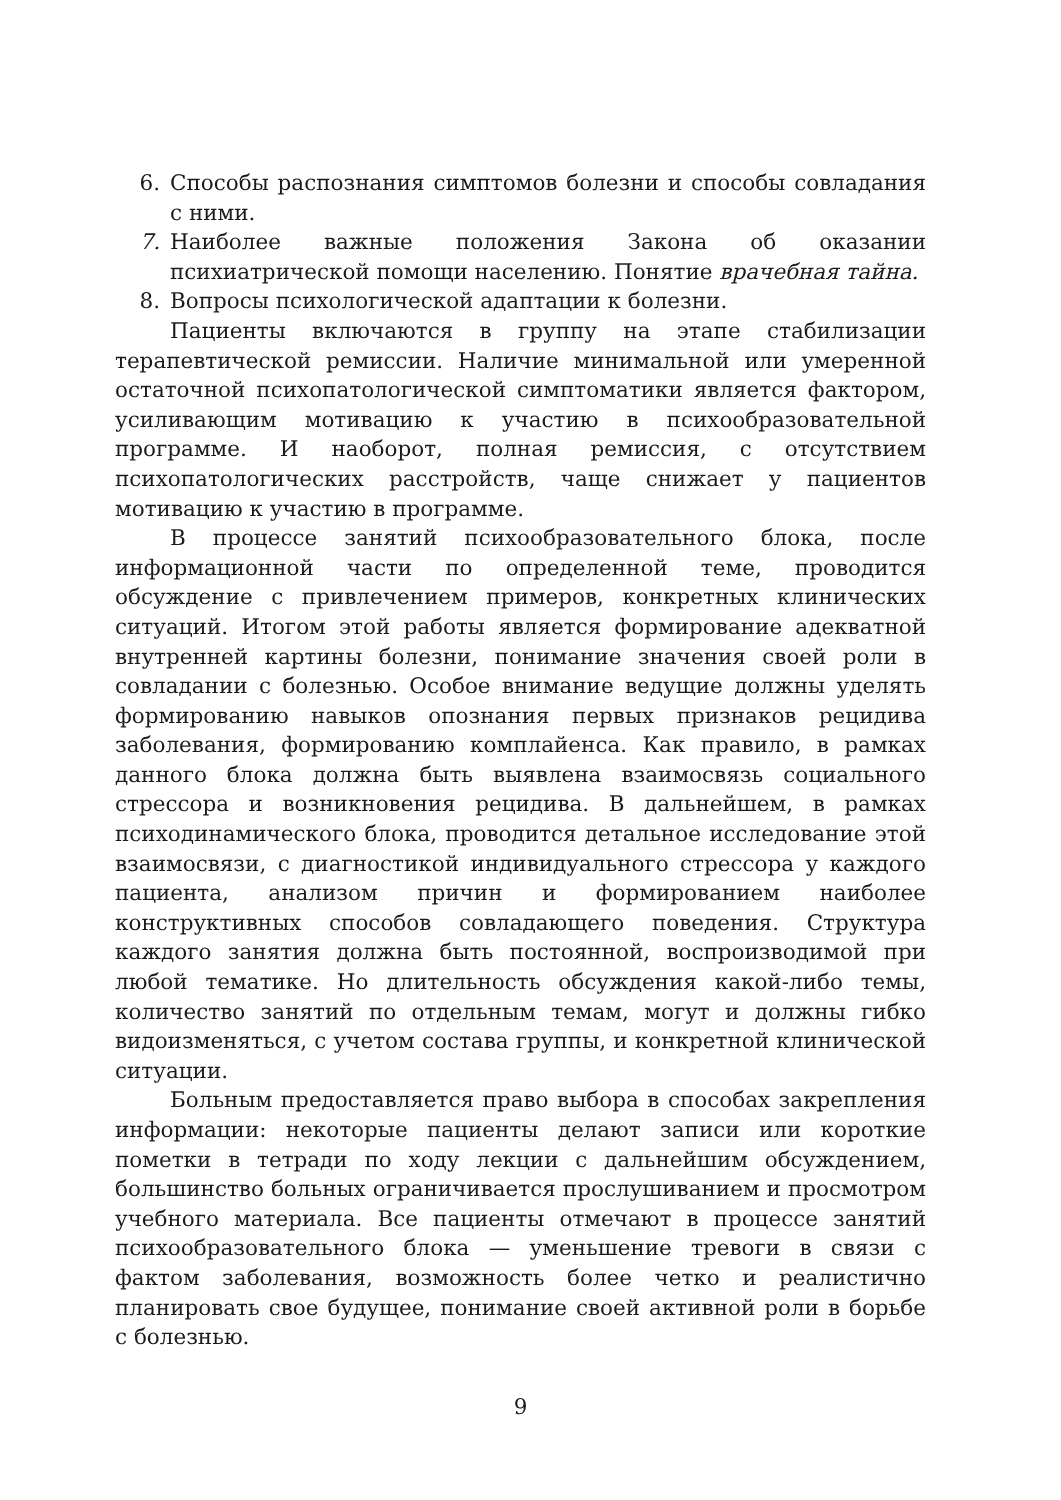6. Способы распознания симптомов болезни и способы совладания с ними.
7. Наиболее важные положения Закона об оказании психиатрической помощи населению. Понятие врачебная тайна.
8. Вопросы психологической адаптации к болезни.
Пациенты включаются в группу на этапе стабилизации терапевтической ремиссии. Наличие минимальной или умеренной остаточной психопатологической симптоматики является фактором, усиливающим мотивацию к участию в психообразовательной программе. И наоборот, полная ремиссия, с отсутствием психопатологических расстройств, чаще снижает у пациентов мотивацию к участию в программе.
В процессе занятий психообразовательного блока, после информационной части по определенной теме, проводится обсуждение с привлечением примеров, конкретных клинических ситуаций. Итогом этой работы является формирование адекватной внутренней картины болезни, понимание значения своей роли в совладании с болезнью. Особое внимание ведущие должны уделять формированию навыков опознания первых признаков рецидива заболевания, формированию комплайенса. Как правило, в рамках данного блока должна быть выявлена взаимосвязь социального стрессора и возникновения рецидива. В дальнейшем, в рамках психодинамического блока, проводится детальное исследование этой взаимосвязи, с диагностикой индивидуального стрессора у каждого пациента, анализом причин и формированием наиболее конструктивных способов совладающего поведения. Структура каждого занятия должна быть постоянной, воспроизводимой при любой тематике. Но длительность обсуждения какой-либо темы, количество занятий по отдельным темам, могут и должны гибко видоизменяться, с учетом состава группы, и конкретной клинической ситуации.
Больным предоставляется право выбора в способах закрепления информации: некоторые пациенты делают записи или короткие пометки в тетради по ходу лекции с дальнейшим обсуждением, большинство больных ограничивается прослушиванием и просмотром учебного материала. Все пациенты отмечают в процессе занятий психообразовательного блока — уменьшение тревоги в связи с фактом заболевания, возможность более четко и реалистично планировать свое будущее, понимание своей активной роли в борьбе с болезнью.
9